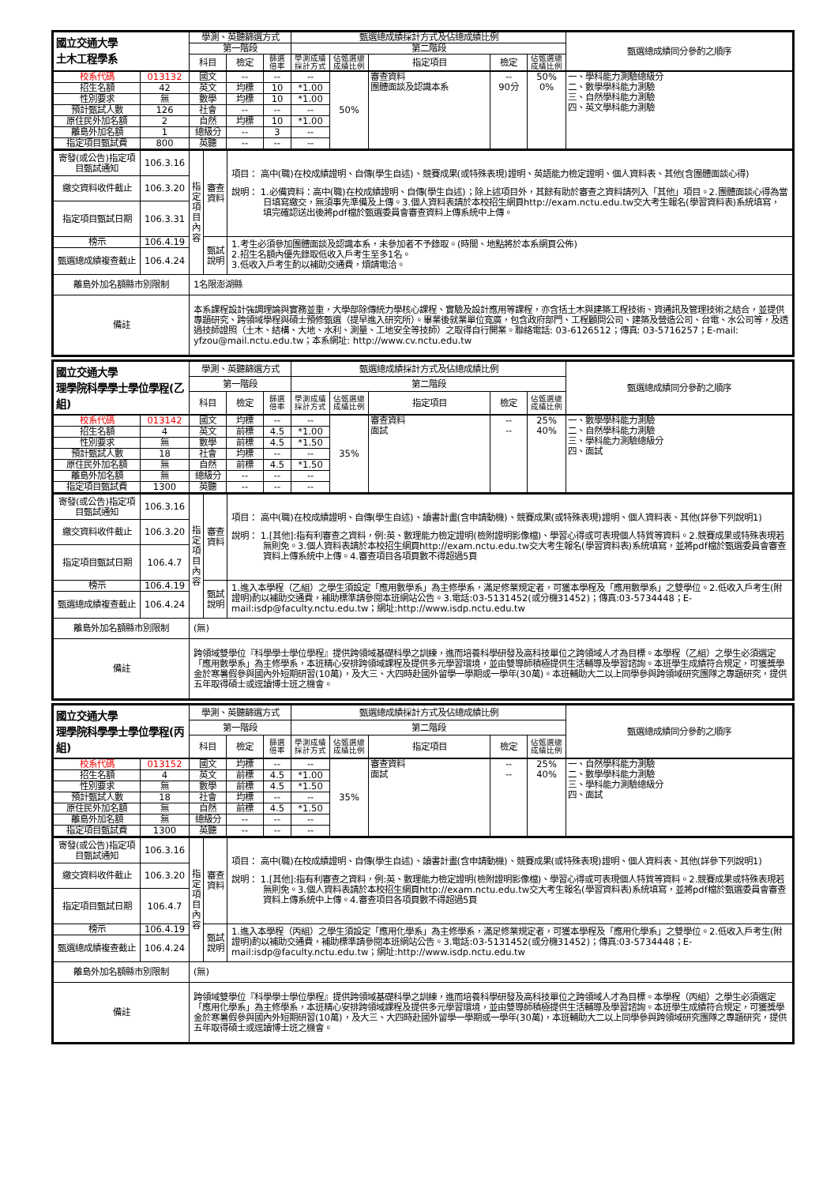| 國立交通大學 土木工程學系 | | 學測、英聽篩選方式 | | | 甄選總成績採計方式及佔總成績比例 | | | | | 甄選總成績同分參酌之順序 |
| | | 第一階段 | | | 第二階段 | | | | | |
| | | 科目 | 檢定 | 篩選 倍率 | 學測成績 採計方式 | 佔甄選總 成績比例 | 指定項目 | 檢定 | 佔甄選總 成績比例 | |
| 校系代碼 | 013132 | 國文 | -- | -- | -- | 50% | 審查資料 團體面談及認識本系 | -- 90分 | 50% 0% | 一、學科能力測驗總級分 二、數學學科能力測驗 三、自然學科能力測驗 四、英文學科能力測驗 |
| 招生名額 | 42 | 英文 | 均標 | 10 | *1.00 | | | | | |
| 性別要求 | 無 | 數學 | 均標 | 10 | *1.00 | | | | | |
| 預計甄試人數 | 126 | 社會 | -- | -- | -- | | | | | |
| 原住民外加名額 | 2 | 自然 | 均標 | 10 | *1.00 | | | | | |
| 離島外加名額 | 1 | 總級分 | -- | 3 | -- | | | | | |
| 指定項目甄試費 | 800 | 英聽 | -- | -- | -- | | | | | |
| 寄發(或公告)指定項目甄試通知 | 106.3.16 | 指定項目內容 | 審查資料 | 項目： 高中(職)在校成績證明、自傳(學生自述)、競賽成果(或特殊表現)證明、英語能力檢定證明、個人資料表、其他(含團體面談心得) 說明： 1.必備資料：高中(職)在校成績證明、自傳(學生自述)；除上述項目外，其餘有助於審查之資料請列入「其他」項目。2.團體面談心得為當日填寫繳交，無須事先準備及上傳。3.個人資料表請於本校招生網頁http://exam.nctu.edu.tw交大考生報名(學習資料表)系統填寫，填完確認送出後將pdf檔於甄選委員會審查資料上傳系統中上傳。 |
| 繳交資料收件截止 | 106.3.20 | | | |
| 指定項目甄試日期 | 106.3.31 | | | |
| 榜示 | 106.4.19 | | 甄試說明 | 1.考生必須參加團體面談及認識本系，未參加者不予錄取。(時間、地點將於本系網頁公佈) 2.招生名額內優先錄取低收入戶考生至多1名。 3.低收入戶考生酌以補助交通費，煩請電洽。 |
| 甄選總成績複查截止 | 106.4.24 | | | |
| 離島外加名額縣市別限制 | | 1名限澎湖縣 | | |
| 備註 | | 本系課程設計強調理論與實務並重，大學部除傳統力學核心課程、實驗及設計應用等課程，亦含括土木與建築工程技術、資通訊及管理技術之結合，並提供專題研究、跨領域學程與碩士預修甄選（提早進入研究所）。畢業後就業單位寬廣，包含政府部門、工程顧問公司、建築及營造公司、台電、水公司等，及透過技師證照（土木、結構、大地、水利、測量、工地安全等技師）之取得自行開業。聯絡電話: 03-6126512；傳真: 03-5716257；E-mail: yfzou@mail.nctu.edu.tw；本系網址: http://www.cv.nctu.edu.tw | | |
| 國立交通大學 理學院科學學士學位學程(乙組) | | 學測、英聽篩選方式 | | | 甄選總成績採計方式及佔總成績比例 | | | | | 甄選總成績同分參酌之順序 |
| | | 第一階段 | | | 第二階段 | | | | | |
| | | 科目 | 檢定 | 篩選 倍率 | 學測成績 採計方式 | 佔甄選總 成績比例 | 指定項目 | 檢定 | 佔甄選總 成績比例 | |
| 校系代碼 | 013142 | 國文 | 均標 | -- | -- | 35% | 審查資料 面試 | -- -- | 25% 40% | 一、數學學科能力測驗 二、自然學科能力測驗 三、學科能力測驗總級分 四、面試 |
| 招生名額 | 4 | 英文 | 前標 | 4.5 | *1.00 | | | | | |
| 性別要求 | 無 | 數學 | 前標 | 4.5 | *1.50 | | | | | |
| 預計甄試人數 | 18 | 社會 | 均標 | -- | -- | | | | | |
| 原住民外加名額 | 無 | 自然 | 前標 | 4.5 | *1.50 | | | | | |
| 離島外加名額 | 無 | 總級分 | -- | -- | -- | | | | | |
| 指定項目甄試費 | 1300 | 英聽 | -- | -- | -- | | | | | |
| 寄發(或公告)指定項目甄試通知 | 106.3.16 | 指定項目內容 | 審查資料 | 項目： 高中(職)在校成績證明、自傳(學生自述)、讀書計畫(含申請動機)、競賽成果(或特殊表現)證明、個人資料表、其他(詳參下列說明1) 說明： 1.[其他]:指有利審查之資料，例:英、數理能力檢定證明(檢附證明影像檔)、學習心得或可表現個人特質等資料。2.競賽成果或特殊表現若無則免。3.個人資料表請於本校招生網頁http://exam.nctu.edu.tw交大考生報名(學習資料表)系統填寫，並將pdf檔於甄選委員會審查資料上傳系統中上傳。4.審查項目各項頁數不得超過5頁 |
| 繳交資料收件截止 | 106.3.20 | | | |
| 指定項目甄試日期 | 106.4.7 | | | |
| 榜示 | 106.4.19 | | 甄試說明 | 1.進入本學程（乙組）之學生須設定「應用數學系」為主修學系，滿足修業規定者，可獲本學程及「應用數學系」之雙學位。2.低收入戶考生(附證明)酌以補助交通費，補助標準請參閱本班網站公告。3.電話:03-5131452(或分機31452)；傳真:03-5734448；E-mail:isdp@faculty.nctu.edu.tw；網址:http://www.isdp.nctu.edu.tw |
| 甄選總成績複查截止 | 106.4.24 | | | |
| 離島外加名額縣市別限制 | | (無) | | |
| 備註 | | 跨領域雙學位『科學學士學位學程』提供跨領域基礎科學之訓練，進而培養科學研發及高科技單位之跨領域人才為目標。本學程（乙組）之學生必須選定「應用數學系」為主修學系，本班精心安排跨領域課程及提供多元學習環境，並由雙導師積極提供生活輔導及學習諮詢。本班學生成績符合規定，可獲獎學金於寒暑假參與國內外短期研習(10萬)，及大三、大四時赴國外留學一學期或一學年(30萬)。本班輔助大二以上同學參與跨領域研究團隊之專題研究，提供五年取得碩士或逕讀博士班之機會。 | | |
| 國立交通大學 理學院科學學士學位學程(丙組) | | 學測、英聽篩選方式 | | | 甄選總成績採計方式及佔總成績比例 | | | | | 甄選總成績同分參酌之順序 |
| | | 第一階段 | | | 第二階段 | | | | | |
| | | 科目 | 檢定 | 篩選 倍率 | 學測成績 採計方式 | 佔甄選總 成績比例 | 指定項目 | 檢定 | 佔甄選總 成績比例 | |
| 校系代碼 | 013152 | 國文 | 均標 | -- | -- | 35% | 審查資料 面試 | -- -- | 25% 40% | 一、自然學科能力測驗 二、數學學科能力測驗 三、學科能力測驗總級分 四、面試 |
| 招生名額 | 4 | 英文 | 前標 | 4.5 | *1.00 | | | | | |
| 性別要求 | 無 | 數學 | 前標 | 4.5 | *1.50 | | | | | |
| 預計甄試人數 | 18 | 社會 | 均標 | -- | -- | | | | | |
| 原住民外加名額 | 無 | 自然 | 前標 | 4.5 | *1.50 | | | | | |
| 離島外加名額 | 無 | 總級分 | -- | -- | -- | | | | | |
| 指定項目甄試費 | 1300 | 英聽 | -- | -- | -- | | | | | |
| 寄發(或公告)指定項目甄試通知 | 106.3.16 | 指定項目內容 | 審查資料 | 項目： 高中(職)在校成績證明、自傳(學生自述)、讀書計畫(含申請動機)、競賽成果(或特殊表現)證明、個人資料表、其他(詳參下列說明1) 說明： 1.[其他]:指有利審查之資料，例:英、數理能力檢定證明(檢附證明影像檔)、學習心得或可表現個人特質等資料。2.競賽成果或特殊表現若無則免。3.個人資料表請於本校招生網頁http://exam.nctu.edu.tw交大考生報名(學習資料表)系統填寫，並將pdf檔於甄選委員會審查資料上傳系統中上傳。4.審查項目各項頁數不得超過5頁 |
| 繳交資料收件截止 | 106.3.20 | | | |
| 指定項目甄試日期 | 106.4.7 | | | |
| 榜示 | 106.4.19 | | 甄試說明 | 1.進入本學程（丙組）之學生須設定「應用化學系」為主修學系，滿足修業規定者，可獲本學程及「應用化學系」之雙學位。2.低收入戶考生(附證明)酌以補助交通費，補助標準請參閱本班網站公告。3.電話:03-5131452(或分機31452)；傳真:03-5734448；E-mail:isdp@faculty.nctu.edu.tw；網址:http://www.isdp.nctu.edu.tw |
| 甄選總成績複查截止 | 106.4.24 | | | |
| 離島外加名額縣市別限制 | | (無) | | |
| 備註 | | 跨領域雙學位『科學學士學位學程』提供跨領域基礎科學之訓練，進而培養科學研發及高科技單位之跨領域人才為目標。本學程（丙組）之學生必須選定「應用化學系」為主修學系，本班精心安排跨領域課程及提供多元學習環境，並由雙導師積極提供生活輔導及學習諮詢。本班學生成績符合規定，可獲獎學金於寒暑假參與國內外短期研習(10萬)，及大三、大四時赴國外留學一學期或一學年(30萬)，本班輔助大二以上同學參與跨領域研究團隊之專題研究，提供五年取得碩士或逕讀博士班之機會。 | | |